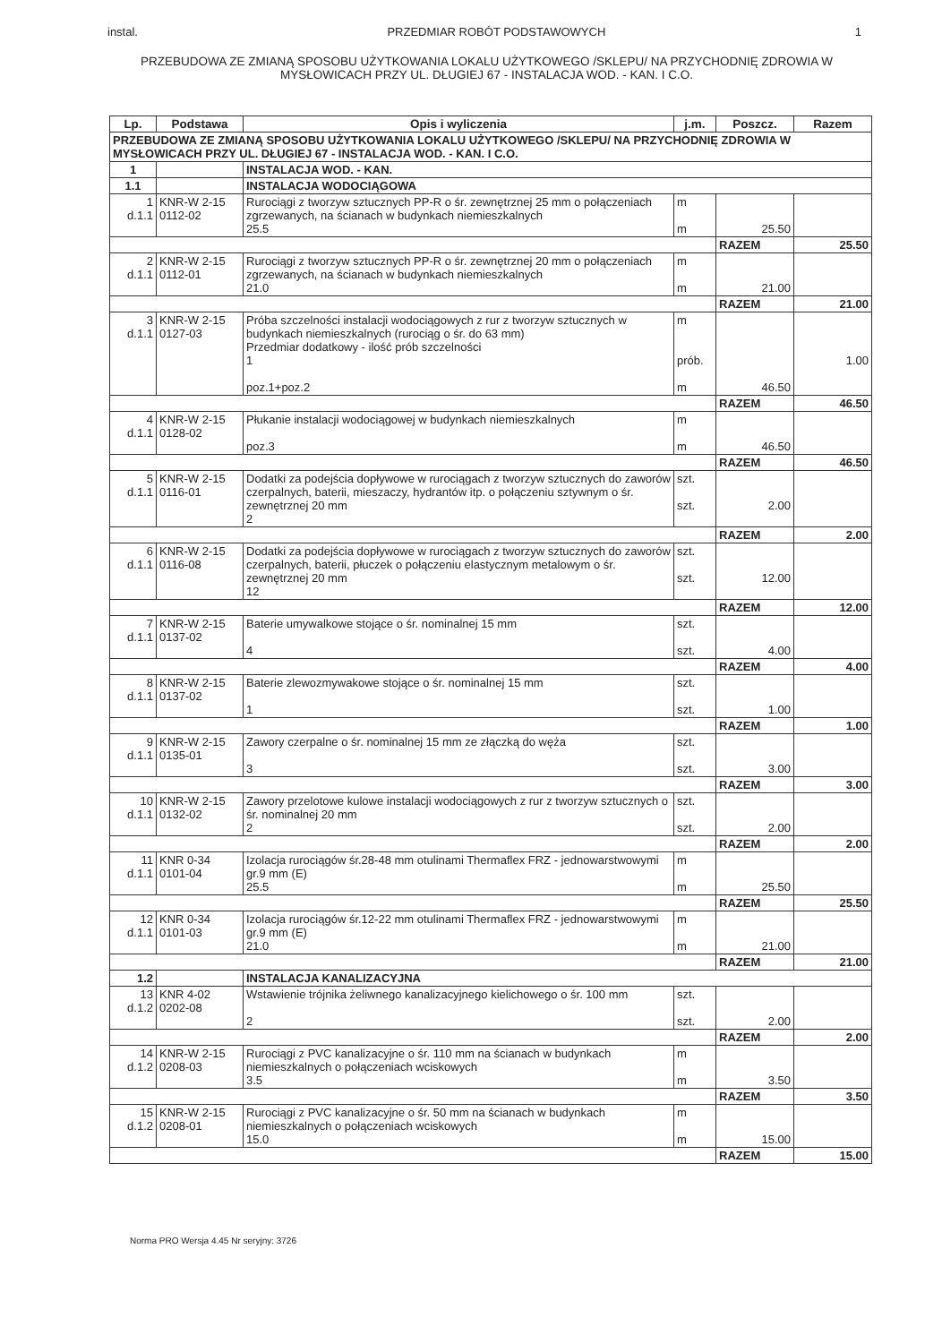instal. PRZEDMIAR ROBÓT PODSTAWOWYCH 1
PRZEBUDOWA ZE ZMIANĄ SPOSOBU UŻYTKOWANIA LOKALU UŻYTKOWEGO /SKLEPU/ NA PRZYCHODNIĘ ZDROWIA W MYSŁOWICACH PRZY UL. DŁUGIEJ 67 - INSTALACJA WOD. - KAN. I C.O.
| Lp. | Podstawa | Opis i wyliczenia | j.m. | Poszcz. | Razem |
| --- | --- | --- | --- | --- | --- |
| PRZEBUDOWA ZE ZMIANĄ SPOSOBU UŻYTKOWANIA LOKALU UŻYTKOWEGO /SKLEPU/ NA PRZYCHODNIĘ ZDROWIA W MYSŁOWICACH PRZY UL. DŁUGIEJ 67 - INSTALACJA WOD. - KAN. I C.O. | | | | | |
| 1 | | INSTALACJA WOD. - KAN. | | | |
| 1.1 | | INSTALACJA WODOCIĄGOWA | | | |
| 1 d.1.1 | KNR-W 2-15 0112-02 | Rurociągi z tworzyw sztucznych PP-R o śr. zewnętrznej 25 mm o połączeniach zgrzewanych, na ścianach w budynkach niemieszkalnych 25.5 | m m | 25.50 | |
| | | | | RAZEM | 25.50 |
| 2 d.1.1 | KNR-W 2-15 0112-01 | Rurociągi z tworzyw sztucznych PP-R o śr. zewnętrznej 20 mm o połączeniach zgrzewanych, na ścianach w budynkach niemieszkalnych 21.0 | m m | 21.00 | |
| | | | | RAZEM | 21.00 |
| 3 d.1.1 | KNR-W 2-15 0127-03 | Próba szczelności instalacji wodociągowych z rur z tworzyw sztucznych w budynkach niemieszkalnych (rurociąg o śr. do 63 mm) Przedmiar dodatkowy - ilość prób szczelności 1 poz.1+poz.2 | m prób. m | 46.50 | 1.00 |
| | | | | RAZEM | 46.50 |
| 4 d.1.1 | KNR-W 2-15 0128-02 | Płukanie instalacji wodociągowej w budynkach niemieszkalnych poz.3 | m m | 46.50 | |
| | | | | RAZEM | 46.50 |
| 5 d.1.1 | KNR-W 2-15 0116-01 | Dodatki za podejścia dopływowe w rurociągach z tworzyw sztucznych do zaworów czerpalnych, baterii, mieszaczy, hydrantów itp. o połączeniu sztywnym o śr. zewnętrznej 20 mm 2 | szt. szt. | 2.00 | |
| | | | | RAZEM | 2.00 |
| 6 d.1.1 | KNR-W 2-15 0116-08 | Dodatki za podejścia dopływowe w rurociągach z tworzyw sztucznych do zaworów czerpalnych, baterii, płuczek o połączeniu elastycznym metalowym o śr. zewnętrznej 20 mm 12 | szt. szt. | 12.00 | |
| | | | | RAZEM | 12.00 |
| 7 d.1.1 | KNR-W 2-15 0137-02 | Baterie umywalkowe stojące o śr. nominalnej 15 mm 4 | szt. szt. | 4.00 | |
| | | | | RAZEM | 4.00 |
| 8 d.1.1 | KNR-W 2-15 0137-02 | Baterie zlewozmywakowe stojące o śr. nominalnej 15 mm 1 | szt. szt. | 1.00 | |
| | | | | RAZEM | 1.00 |
| 9 d.1.1 | KNR-W 2-15 0135-01 | Zawory czerpalne o śr. nominalnej 15 mm ze złączką do węża 3 | szt. szt. | 3.00 | |
| | | | | RAZEM | 3.00 |
| 10 d.1.1 | KNR-W 2-15 0132-02 | Zawory przelotowe kulowe instalacji wodociągowych z rur z tworzyw sztucznych o śr. nominalnej 20 mm 2 | szt. szt. | 2.00 | |
| | | | | RAZEM | 2.00 |
| 11 d.1.1 | KNR 0-34 0101-04 | Izolacja rurociągów śr.28-48 mm otulinami Thermaflex FRZ - jednowarstwowymi gr.9 mm (E) 25.5 | m m | 25.50 | |
| | | | | RAZEM | 25.50 |
| 12 d.1.1 | KNR 0-34 0101-03 | Izolacja rurociągów śr.12-22 mm otulinami Thermaflex FRZ - jednowarstwowymi gr.9 mm (E) 21.0 | m m | 21.00 | |
| | | | | RAZEM | 21.00 |
| 1.2 | | INSTALACJA KANALIZACYJNA | | | |
| 13 d.1.2 | KNR 4-02 0202-08 | Wstawienie trójnika żeliwnego kanalizacyjnego kielichowego o śr. 100 mm 2 | szt. szt. | 2.00 | |
| | | | | RAZEM | 2.00 |
| 14 d.1.2 | KNR-W 2-15 0208-03 | Rurociągi z PVC kanalizacyjne o śr. 110 mm na ścianach w budynkach niemieszkalnych o połączeniach wciskowych 3.5 | m m | 3.50 | |
| | | | | RAZEM | 3.50 |
| 15 d.1.2 | KNR-W 2-15 0208-01 | Rurociągi z PVC kanalizacyjne o śr. 50 mm na ścianach w budynkach niemieszkalnych o połączeniach wciskowych 15.0 | m m | 15.00 | |
| | | | | RAZEM | 15.00 |
Norma PRO Wersja 4.45 Nr seryjny: 3726